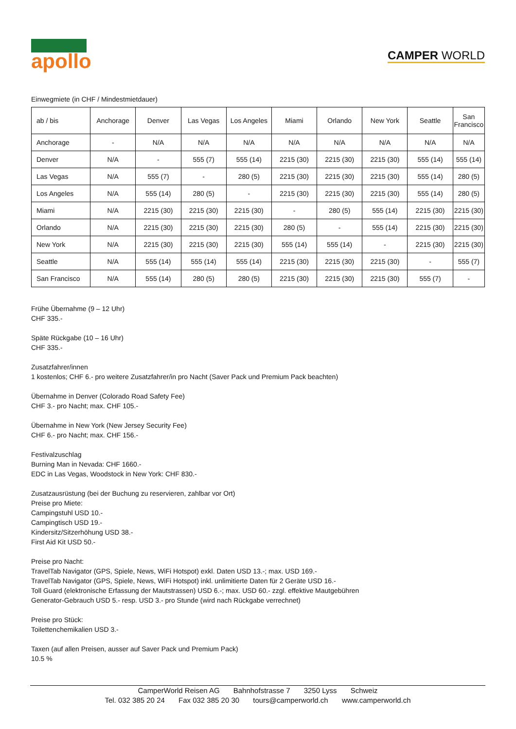apollo
CAMPER WORLD
Einwegmiete (in CHF / Mindestmietdauer)
| ab / bis | Anchorage | Denver | Las Vegas | Los Angeles | Miami | Orlando | New York | Seattle | San Francisco |
| --- | --- | --- | --- | --- | --- | --- | --- | --- | --- |
| Anchorage | - | N/A | N/A | N/A | N/A | N/A | N/A | N/A | N/A |
| Denver | N/A | - | 555 (7) | 555 (14) | 2215 (30) | 2215 (30) | 2215 (30) | 555 (14) | 555 (14) |
| Las Vegas | N/A | 555 (7) | - | 280 (5) | 2215 (30) | 2215 (30) | 2215 (30) | 555 (14) | 280 (5) |
| Los Angeles | N/A | 555 (14) | 280 (5) | - | 2215 (30) | 2215 (30) | 2215 (30) | 555 (14) | 280 (5) |
| Miami | N/A | 2215 (30) | 2215 (30) | 2215 (30) | - | 280 (5) | 555 (14) | 2215 (30) | 2215 (30) |
| Orlando | N/A | 2215 (30) | 2215 (30) | 2215 (30) | 280 (5) | - | 555 (14) | 2215 (30) | 2215 (30) |
| New York | N/A | 2215 (30) | 2215 (30) | 2215 (30) | 555 (14) | 555 (14) | - | 2215 (30) | 2215 (30) |
| Seattle | N/A | 555 (14) | 555 (14) | 555 (14) | 2215 (30) | 2215 (30) | 2215 (30) | - | 555 (7) |
| San Francisco | N/A | 555 (14) | 280 (5) | 280 (5) | 2215 (30) | 2215 (30) | 2215 (30) | 555 (7) | - |
Frühe Übernahme (9 – 12 Uhr)
CHF 335.-
Späte Rückgabe (10 – 16 Uhr)
CHF 335.-
Zusatzfahrer/innen
1 kostenlos; CHF 6.- pro weitere Zusatzfahrer/in pro Nacht (Saver Pack und Premium Pack beachten)
Übernahme in Denver (Colorado Road Safety Fee)
CHF 3.- pro Nacht; max. CHF 105.-
Übernahme in New York (New Jersey Security Fee)
CHF 6.- pro Nacht; max. CHF 156.-
Festivalzuschlag
Burning Man in Nevada: CHF 1660.-
EDC in Las Vegas, Woodstock in New York: CHF 830.-
Zusatzausrüstung (bei der Buchung zu reservieren, zahlbar vor Ort)
Preise pro Miete:
Campingstuhl USD 10.-
Campingtisch USD 19.-
Kindersitz/Sitzerhöhung USD 38.-
First Aid Kit USD 50.-
Preise pro Nacht:
TravelTab Navigator (GPS, Spiele, News, WiFi Hotspot) exkl. Daten USD 13.-; max. USD 169.-
TravelTab Navigator (GPS, Spiele, News, WiFi Hotspot) inkl. unlimitierte Daten für 2 Geräte USD 16.-
Toll Guard (elektronische Erfassung der Mautstrassen) USD 6.-; max. USD 60.- zzgl. effektive Mautgebühren
Generator-Gebrauch USD 5.- resp. USD 3.- pro Stunde (wird nach Rückgabe verrechnet)
Preise pro Stück:
Toilettenchemikalien USD 3.-
Taxen (auf allen Preisen, ausser auf Saver Pack und Premium Pack)
10.5 %
CamperWorld Reisen AG Bahnhofstrasse 7 3250 Lyss Schweiz
Tel. 032 385 20 24 Fax 032 385 20 30 tours@camperworld.ch www.camperworld.ch